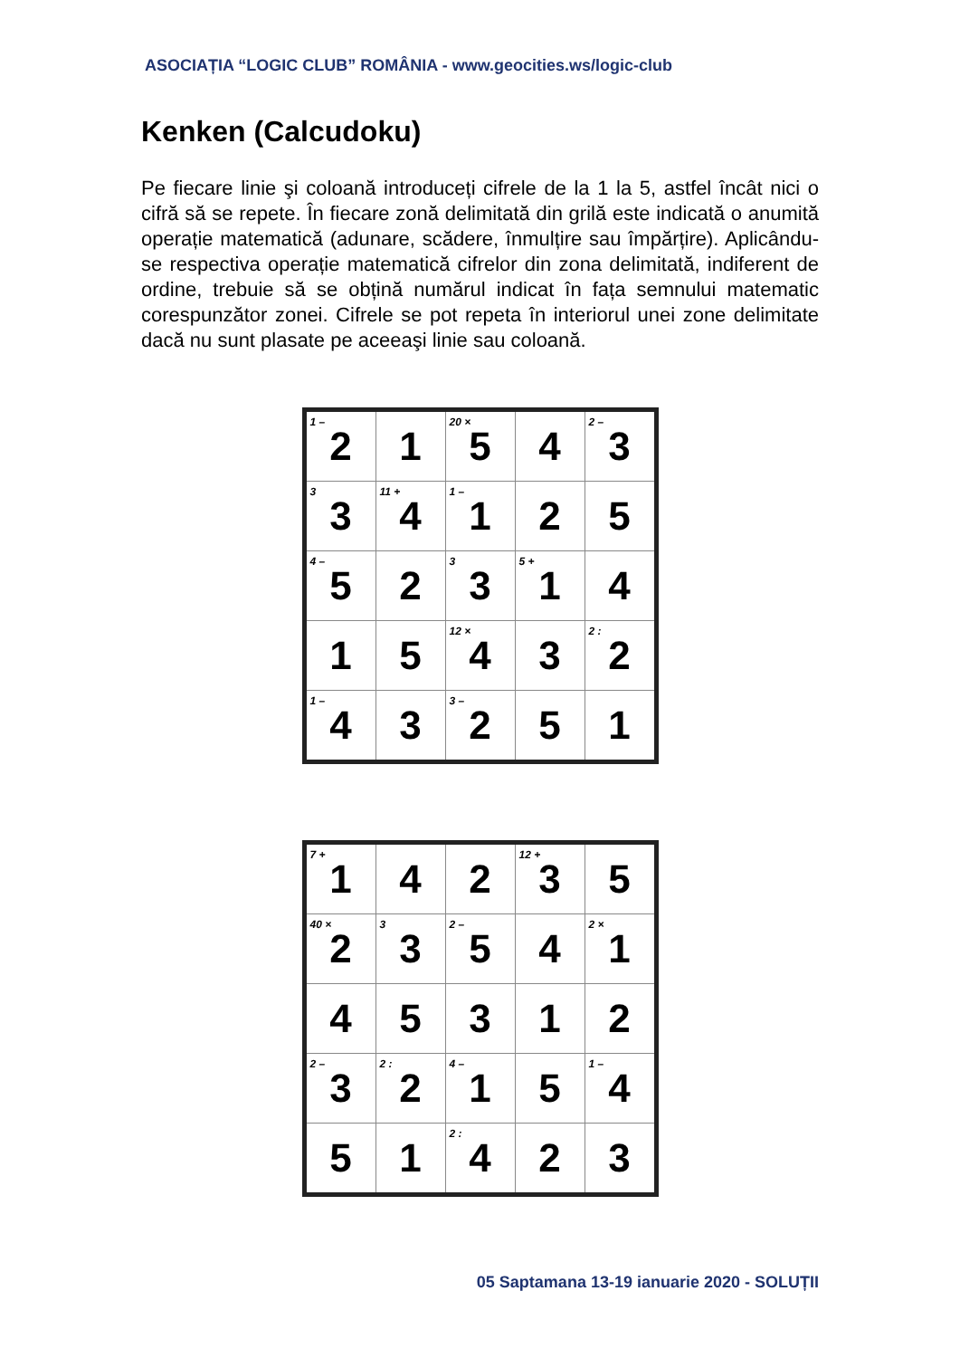ASOCIAȚIA “LOGIC CLUB” ROMÂNIA - www.geocities.ws/logic-club
Kenken (Calcudoku)
Pe fiecare linie şi coloană introduceți cifrele de la 1 la 5, astfel încât nici o cifră să se repete. În fiecare zonă delimitată din grilă este indicată o anumită operație matematică (adunare, scădere, înmulțire sau împărțire). Aplicându-se respectiva operație matematică cifrelor din zona delimitată, indiferent de ordine, trebuie să se obțină numărul indicat în fața semnului matematic corespunzător zonei. Cifrele se pot repeta în interiorul unei zone delimitate dacă nu sunt plasate pe aceeaşi linie sau coloană.
| <sup>1 –</sup> 2 | 1 | <sup>20 ×</sup> 5 | 4 | <sup>2 –</sup> 3 |
| <sup>3</sup> 3 | <sup>11 +</sup> 4 | <sup>1 –</sup> 1 | 2 | 5 |
| <sup>4 –</sup> 5 | 2 | <sup>3</sup> 3 | <sup>5 +</sup> 1 | 4 |
| 1 | 5 | <sup>12 ×</sup> 4 | 3 | <sup>2 :</sup> 2 |
| <sup>1 –</sup> 4 | 3 | <sup>3 –</sup> 2 | 5 | 1 |
| <sup>7 +</sup> 1 | 4 | 2 | <sup>12 +</sup> 3 | 5 |
| <sup>40 ×</sup> 2 | <sup>3</sup> 3 | <sup>2 –</sup> 5 | 4 | <sup>2 ×</sup> 1 |
| 4 | 5 | 3 | 1 | 2 |
| <sup>2 –</sup> 3 | <sup>2 :</sup> 2 | <sup>4 –</sup> 1 | 5 | <sup>1 –</sup> 4 |
| 5 | 1 | <sup>2 :</sup> 4 | 2 | 3 |
05 Saptamana 13-19 ianuarie 2020 - SOLUȚII